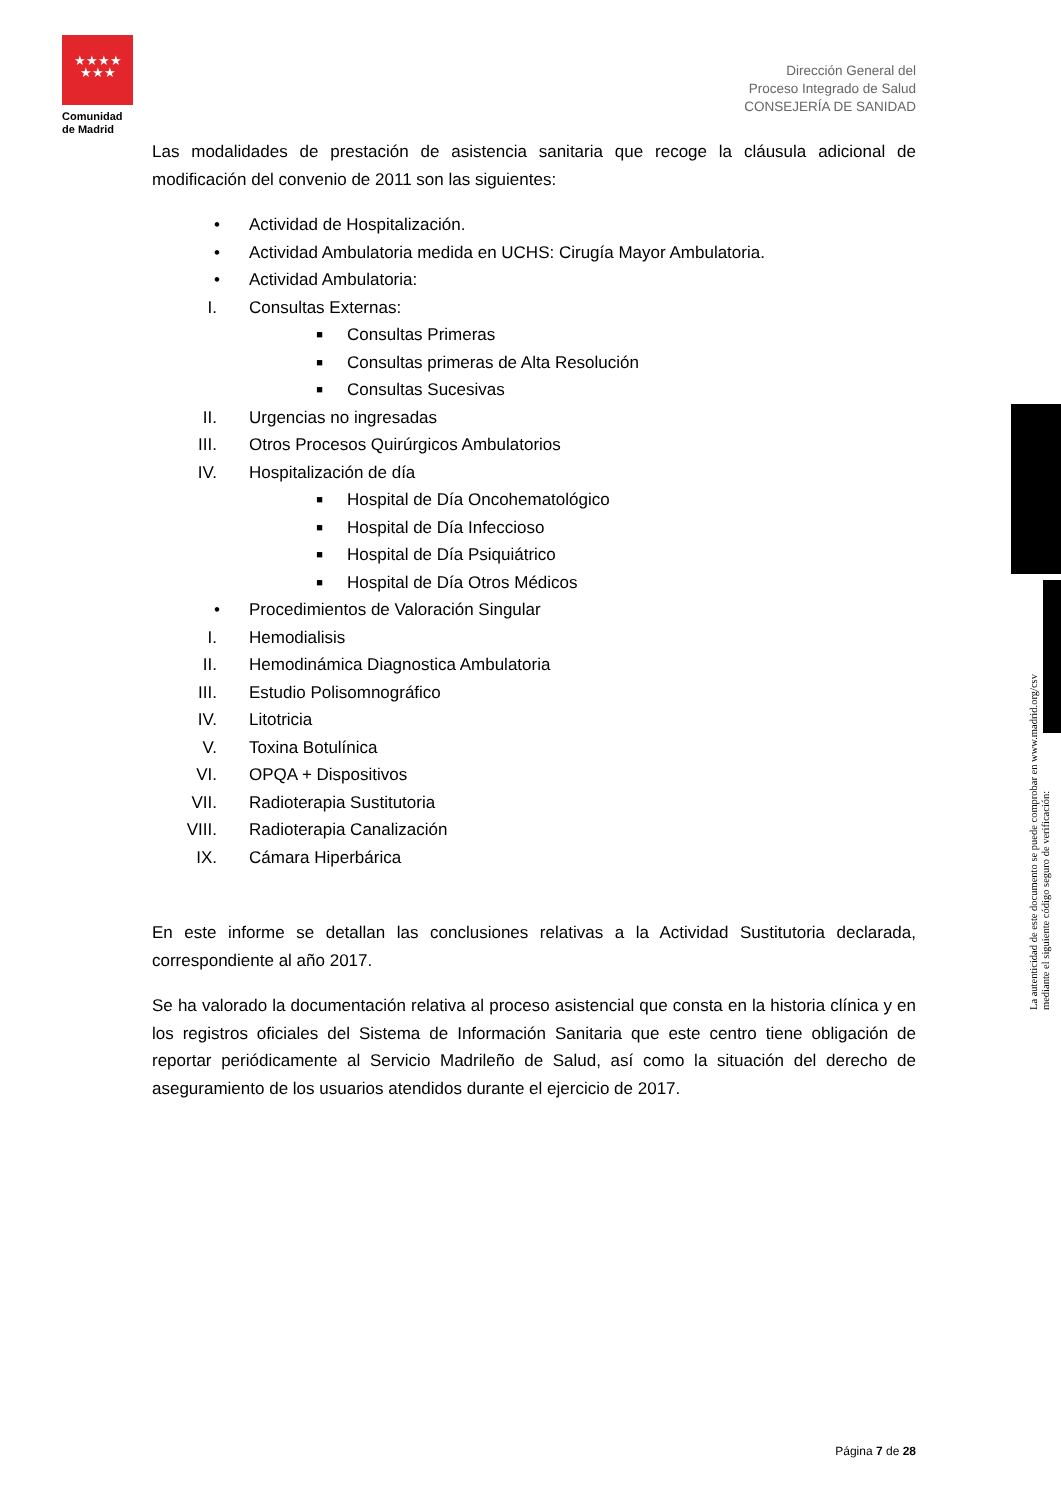★★★★
★★★
Comunidad
de Madrid
Dirección General del
Proceso Integrado de Salud
CONSEJERÍA DE SANIDAD
Las modalidades de prestación de asistencia sanitaria que recoge la cláusula adicional de modificación del convenio de 2011 son las siguientes:
• Actividad de Hospitalización.
• Actividad Ambulatoria medida en UCHS: Cirugía Mayor Ambulatoria.
• Actividad Ambulatoria:
I. Consultas Externas:
■ Consultas Primeras
■ Consultas primeras de Alta Resolución
■ Consultas Sucesivas
II. Urgencias no ingresadas
III. Otros Procesos Quirúrgicos Ambulatorios
IV. Hospitalización de día
■ Hospital de Día Oncohematológico
■ Hospital de Día Infeccioso
■ Hospital de Día Psiquiátrico
■ Hospital de Día Otros Médicos
• Procedimientos de Valoración Singular
I. Hemodialisis
II. Hemodinámica Diagnostica Ambulatoria
III. Estudio Polisomnográfico
IV. Litotricia
V. Toxina Botulínica
VI. OPQA + Dispositivos
VII. Radioterapia Sustitutoria
VIII. Radioterapia Canalización
IX. Cámara Hiperbárica
En este informe se detallan las conclusiones relativas a la Actividad Sustitutoria declarada, correspondiente al año 2017.
Se ha valorado la documentación relativa al proceso asistencial que consta en la historia clínica y en los registros oficiales del Sistema de Información Sanitaria que este centro tiene obligación de reportar periódicamente al Servicio Madrileño de Salud, así como la situación del derecho de aseguramiento de los usuarios atendidos durante el ejercicio de 2017.
La autenticidad de este documento se puede comprobar en www.madrid.org/csv
mediante el siguiente código seguro de verificación:
Página 7 de 28